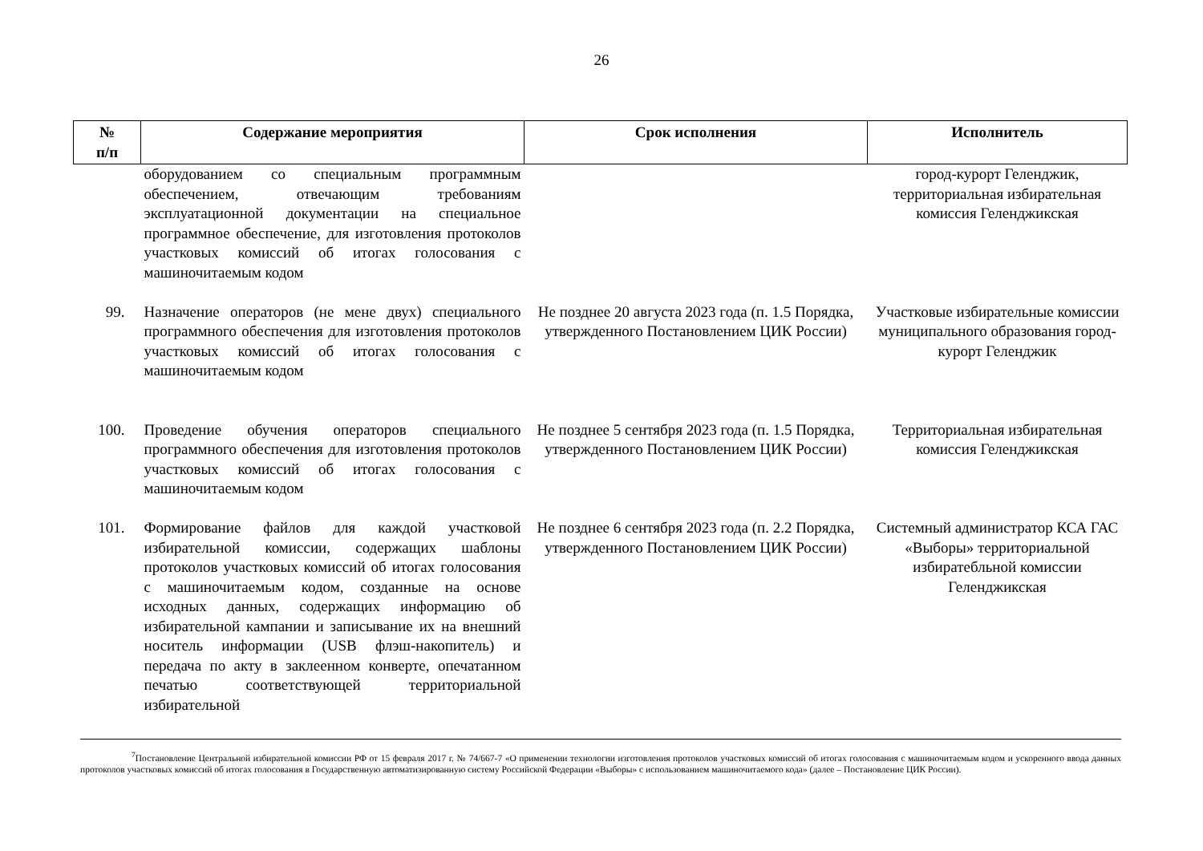26
| № п/п | Содержание мероприятия | Срок исполнения | Исполнитель |
| --- | --- | --- | --- |
| | оборудованием со специальным программным обеспечением, отвечающим требованиям эксплуатационной документации на специальное программное обеспечение, для изготовления протоколов участковых комиссий об итогах голосования с машиночитаемым кодом | | город-курорт Геленджик, территориальная избирательная комиссия Геленджикская |
| 99. | Назначение операторов (не мене двух) специального программного обеспечения для изготовления протоколов участковых комиссий об итогах голосования с машиночитаемым кодом | Не позднее 20 августа 2023 года (п. 1.5 Порядка, утвержденного Постановлением ЦИК России) | Участковые избирательные комиссии муниципального образования город-курорт Геленджик |
| 100. | Проведение обучения операторов специального программного обеспечения для изготовления протоколов участковых комиссий об итогах голосования с машиночитаемым кодом | Не позднее 5 сентября 2023 года (п. 1.5 Порядка, утвержденного Постановлением ЦИК России) | Территориальная избирательная комиссия Геленджикская |
| 101. | Формирование файлов для каждой участковой избирательной комиссии, содержащих шаблоны протоколов участковых комиссий об итогах голосования с машиночитаемым кодом, созданные на основе исходных данных, содержащих информацию об избирательной кампании и записывание их на внешний носитель информации (USB флэш-накопитель) и передача по акту в заклеенном конверте, опечатанном печатью соответствующей территориальной избирательной | Не позднее 6 сентября 2023 года (п. 2.2 Порядка, утвержденного Постановлением ЦИК России) | Системный администратор КСА ГАС «Выборы» территориальной избиратеб­льной комиссии Геленджикская |
<sup>7</sup> Постановление Центральной избирательной комиссии РФ от 15 февраля 2017 г. № 74/667-7 «О применении технологии изготовления протоколов участковых комиссий об итогах голосования с машиночитаемым кодом и ускоренного ввода данных протоколов участковых комиссий об итогах голосования в Государственную автоматизированную систему Российской Федерации «Выборы» с использованием машиночитаемого кода» (далее – Постановление ЦИК России).